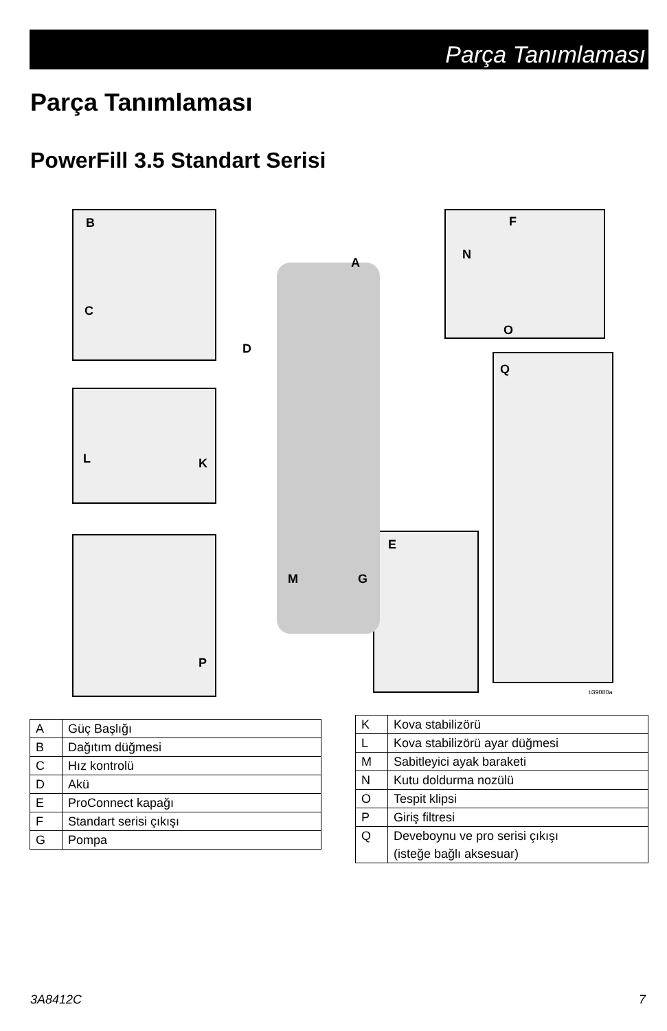Parça Tanımlaması
Parça Tanımlaması
PowerFill 3.5 Standart Serisi
B
C
D
A
F
N
O
Q
L K
E
M G
P
ti39080a
| A | Güç Başlığı |
| B | Dağıtım düğmesi |
| C | Hız kontrolü |
| D | Akü |
| E | ProConnect kapağı |
| F | Standart serisi çıkışı |
| G | Pompa |
| K | Kova stabilizörü |
| L | Kova stabilizörü ayar düğmesi |
| M | Sabitleyici ayak baraketi |
| N | Kutu doldurma nozülü |
| O | Tespit klipsi |
| P | Giriş filtresi |
| Q | Deveboynu ve pro serisi çıkışı (isteğe bağlı aksesuar) |
3A8412C 7